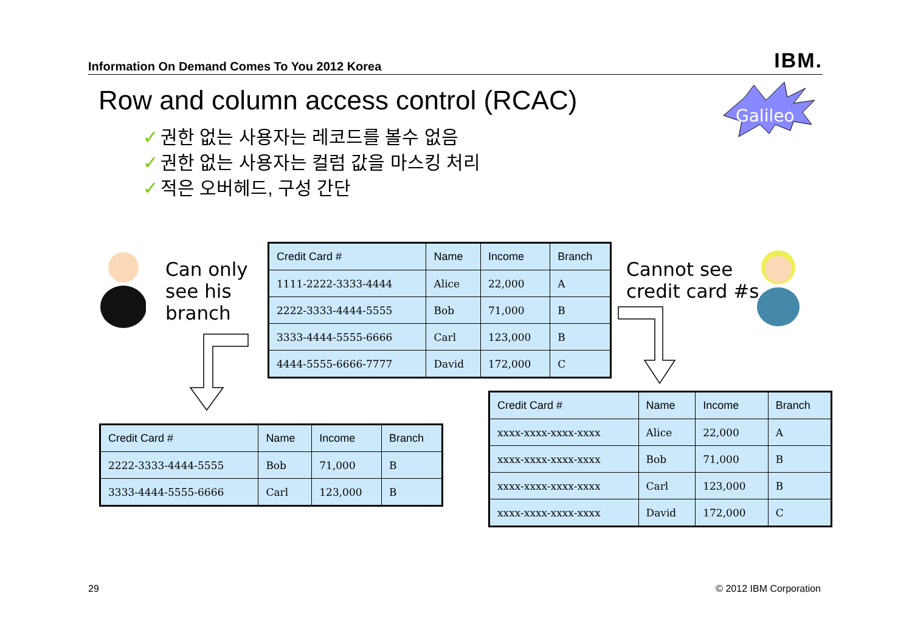Information On Demand Comes To You 2012 Korea IBM.
Row and column access control (RCAC)
Galileo
✓ 권한 없는 사용자는 레코드를 볼수 없음
✓ 권한 없는 사용자는 컬럼 값을 마스킹 처리
✓ 적은 오버헤드, 구성 간단
Can only
see his
branch
Cannot see
credit card #s
| Credit Card # | Name | Income | Branch |
| --- | --- | --- | --- |
| 1111-2222-3333-4444 | Alice | 22,000 | A |
| 2222-3333-4444-5555 | Bob | 71,000 | B |
| 3333-4444-5555-6666 | Carl | 123,000 | B |
| 4444-5555-6666-7777 | David | 172,000 | C |
| Credit Card # | Name | Income | Branch |
| --- | --- | --- | --- |
| 2222-3333-4444-5555 | Bob | 71,000 | B |
| 3333-4444-5555-6666 | Carl | 123,000 | B |
| Credit Card # | Name | Income | Branch |
| --- | --- | --- | --- |
| xxxx-xxxx-xxxx-xxxx | Alice | 22,000 | A |
| xxxx-xxxx-xxxx-xxxx | Bob | 71,000 | B |
| xxxx-xxxx-xxxx-xxxx | Carl | 123,000 | B |
| xxxx-xxxx-xxxx-xxxx | David | 172,000 | C |
29 © 2012 IBM Corporation